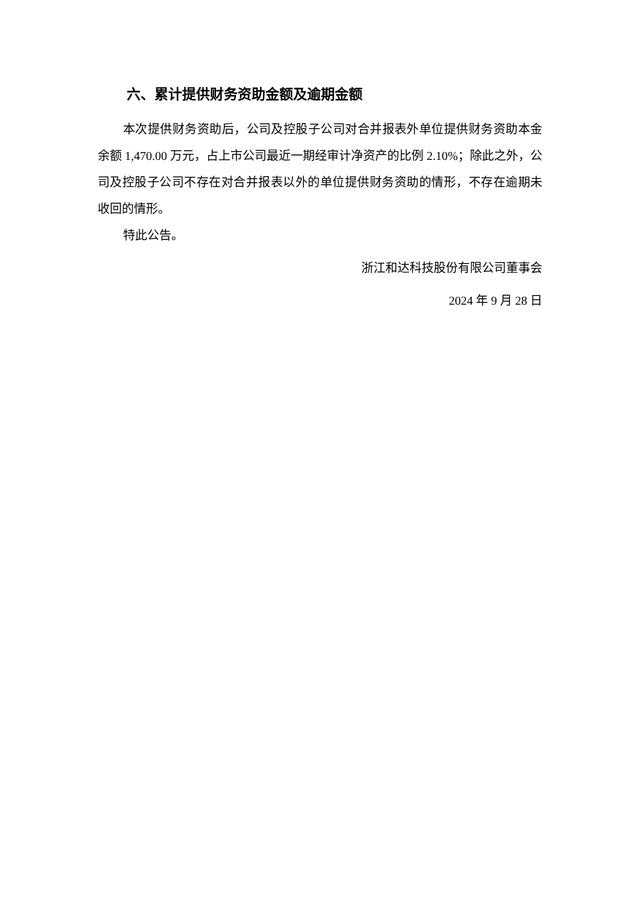六、累计提供财务资助金额及逾期金额
本次提供财务资助后，公司及控股子公司对合并报表外单位提供财务资助本金余额 1,470.00 万元，占上市公司最近一期经审计净资产的比例 2.10%；除此之外，公司及控股子公司不存在对合并报表以外的单位提供财务资助的情形，不存在逾期未收回的情形。
特此公告。
浙江和达科技股份有限公司董事会
2024 年 9 月 28 日